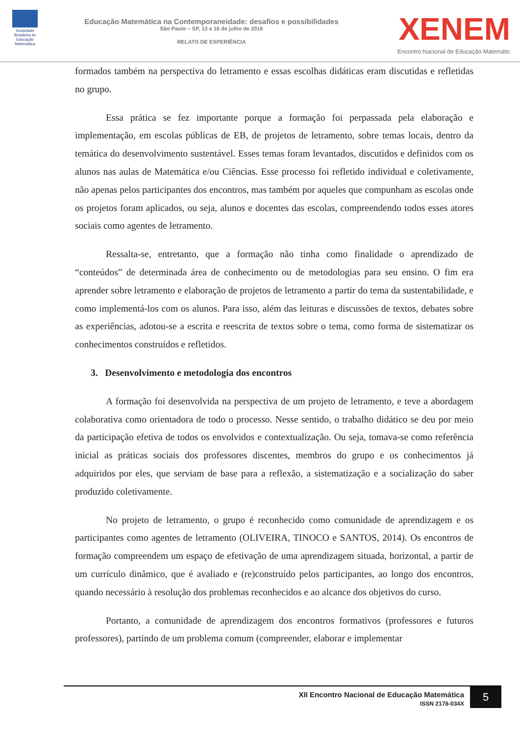Sociedade Brasileira de Educação Matemática
Educação Matemática na Contemporaneidade: desafios e possibilidades
São Paulo – SP, 13 a 16 de julho de 2016
RELATO DE EXPERIÊNCIA
XENEM
Encontro Nacional de Educação Matemátic
formados também na perspectiva do letramento e essas escolhas didáticas eram discutidas e refletidas no grupo.
Essa prática se fez importante porque a formação foi perpassada pela elaboração e implementação, em escolas públicas de EB, de projetos de letramento, sobre temas locais, dentro da temática do desenvolvimento sustentável. Esses temas foram levantados, discutidos e definidos com os alunos nas aulas de Matemática e/ou Ciências. Esse processo foi refletido individual e coletivamente, não apenas pelos participantes dos encontros, mas também por aqueles que compunham as escolas onde os projetos foram aplicados, ou seja, alunos e docentes das escolas, compreendendo todos esses atores sociais como agentes de letramento.
Ressalta-se, entretanto, que a formação não tinha como finalidade o aprendizado de “conteúdos” de determinada área de conhecimento ou de metodologias para seu ensino. O fim era aprender sobre letramento e elaboração de projetos de letramento a partir do tema da sustentabilidade, e como implementá-los com os alunos. Para isso, além das leituras e discussões de textos, debates sobre as experiências, adotou-se a escrita e reescrita de textos sobre o tema, como forma de sistematizar os conhecimentos construídos e refletidos.
3. Desenvolvimento e metodologia dos encontros
A formação foi desenvolvida na perspectiva de um projeto de letramento, e teve a abordagem colaborativa como orientadora de todo o processo. Nesse sentido, o trabalho didático se deu por meio da participação efetiva de todos os envolvidos e contextualização. Ou seja, tomava-se como referência inicial as práticas sociais dos professores discentes, membros do grupo e os conhecimentos já adquiridos por eles, que serviam de base para a reflexão, a sistematização e a socialização do saber produzido coletivamente.
No projeto de letramento, o grupo é reconhecido como comunidade de aprendizagem e os participantes como agentes de letramento (OLIVEIRA, TINOCO e SANTOS, 2014). Os encontros de formação compreendem um espaço de efetivação de uma aprendizagem situada, horizontal, a partir de um currículo dinâmico, que é avaliado e (re)construído pelos participantes, ao longo dos encontros, quando necessário à resolução dos problemas reconhecidos e ao alcance dos objetivos do curso.
Portanto, a comunidade de aprendizagem dos encontros formativos (professores e futuros professores), partindo de um problema comum (compreender, elaborar e implementar
XII Encontro Nacional de Educação Matemática
ISSN 2178-034X
5